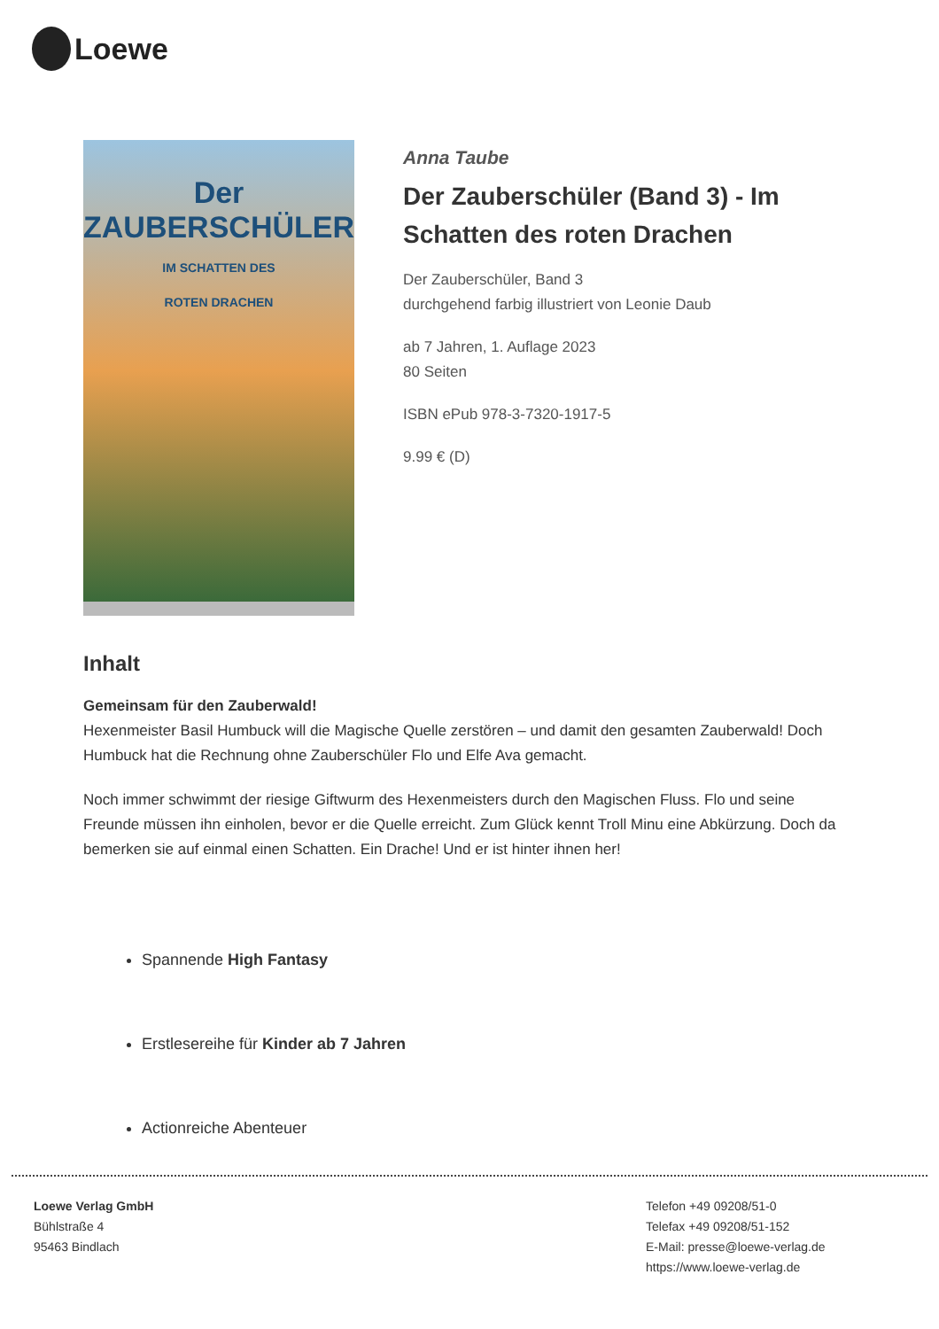Loewe
Der
ZAUBERSCHÜLER
IM SCHATTEN DES
ROTEN DRACHEN
Anna Taube
Der Zauberschüler (Band 3) - Im Schatten des roten Drachen
Der Zauberschüler, Band 3
durchgehend farbig illustriert von Leonie Daub
ab 7 Jahren, 1. Auflage 2023
80 Seiten
ISBN ePub 978-3-7320-1917-5
9.99 € (D)
Inhalt
Gemeinsam für den Zauberwald!
Hexenmeister Basil Humbuck will die Magische Quelle zerstören – und damit den gesamten Zauberwald! Doch Humbuck hat die Rechnung ohne Zauberschüler Flo und Elfe Ava gemacht.
Noch immer schwimmt der riesige Giftwurm des Hexenmeisters durch den Magischen Fluss. Flo und seine Freunde müssen ihn einholen, bevor er die Quelle erreicht. Zum Glück kennt Troll Minu eine Abkürzung. Doch da bemerken sie auf einmal einen Schatten. Ein Drache! Und er ist hinter ihnen her!
Spannende High Fantasy
Erstlesereihe für Kinder ab 7 Jahren
Actionreiche Abenteuer
Loewe Verlag GmbH
Bühlstraße 4
95463 Bindlach
Telefon +49 09208/51-0
Telefax +49 09208/51-152
E-Mail: presse@loewe-verlag.de
https://www.loewe-verlag.de